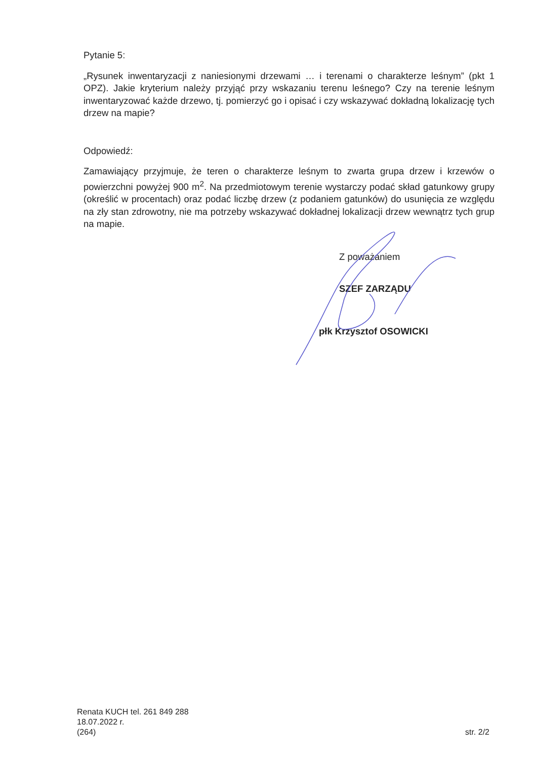Pytanie 5:
„Rysunek inwentaryzacji z naniesionymi drzewami … i terenami o charakterze leśnym” (pkt 1 OPZ). Jakie kryterium należy przyjąć przy wskazaniu terenu leśnego? Czy na terenie leśnym inwentaryzować każde drzewo, tj. pomierzyć go i opisać i czy wskazywać dokładną lokalizację tych drzew na mapie?
Odpowiedź:
Zamawiający przyjmuje, że teren o charakterze leśnym to zwarta grupa drzew i krzewów o powierzchni powyżej 900 m<sup>2</sup>. Na przedmiotowym terenie wystarczy podać skład gatunkowy grupy (określić w procentach) oraz podać liczbę drzew (z podaniem gatunków) do usunięcia ze względu na zły stan zdrowotny, nie ma potrzeby wskazywać dokładnej lokalizacji drzew wewnątrz tych grup na mapie.
Z poważaniem
SZEF ZARZĄDU
płk Krzysztof OSOWICKI
Renata KUCH tel. 261 849 288
18.07.2022 r.
(264)
str. 2/2